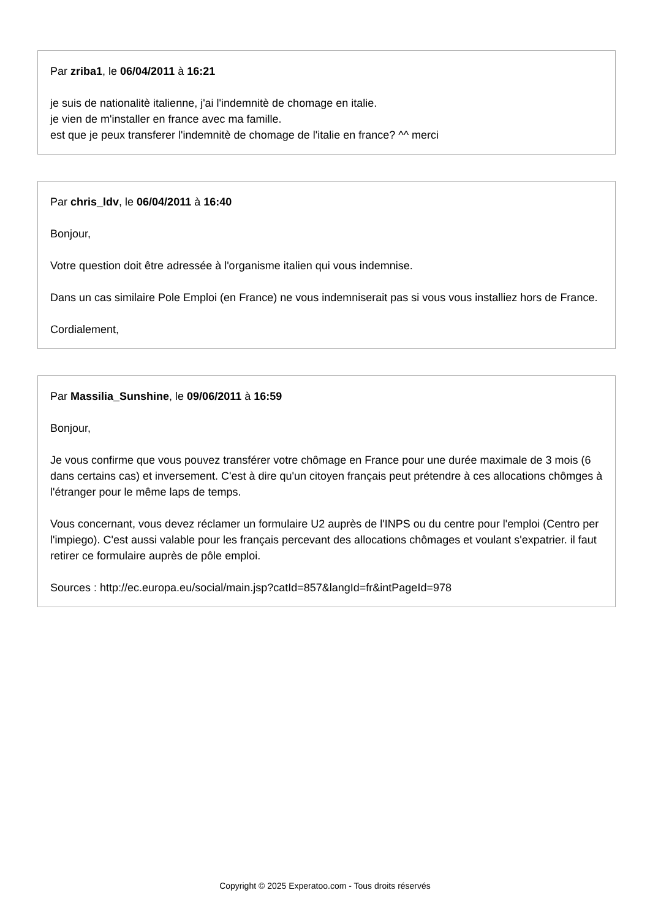Par zriba1, le 06/04/2011 à 16:21
je suis de nationalitè italienne, j'ai l'indemnitè de chomage en italie.
je vien de m'installer en france avec ma famille.
est que je peux transferer l'indemnitè de chomage de l'italie en france? ^^ merci
Par chris_ldv, le 06/04/2011 à 16:40
Bonjour,
Votre question doit être adressée à l'organisme italien qui vous indemnise.
Dans un cas similaire Pole Emploi (en France) ne vous indemniserait pas si vous vous installiez hors de France.
Cordialement,
Par Massilia_Sunshine, le 09/06/2011 à 16:59
Bonjour,
Je vous confirme que vous pouvez transférer votre chômage en France pour une durée maximale de 3 mois (6 dans certains cas) et inversement. C'est à dire qu'un citoyen français peut prétendre à ces allocations chômges à l'étranger pour le même laps de temps.
Vous concernant, vous devez réclamer un formulaire U2 auprès de l'INPS ou du centre pour l'emploi (Centro per l'impiego). C'est aussi valable pour les français percevant des allocations chômages et voulant s'expatrier. il faut retirer ce formulaire auprès de pôle emploi.
Sources : http://ec.europa.eu/social/main.jsp?catId=857&langId=fr&intPageId=978
Copyright © 2025 Experatoo.com - Tous droits réservés